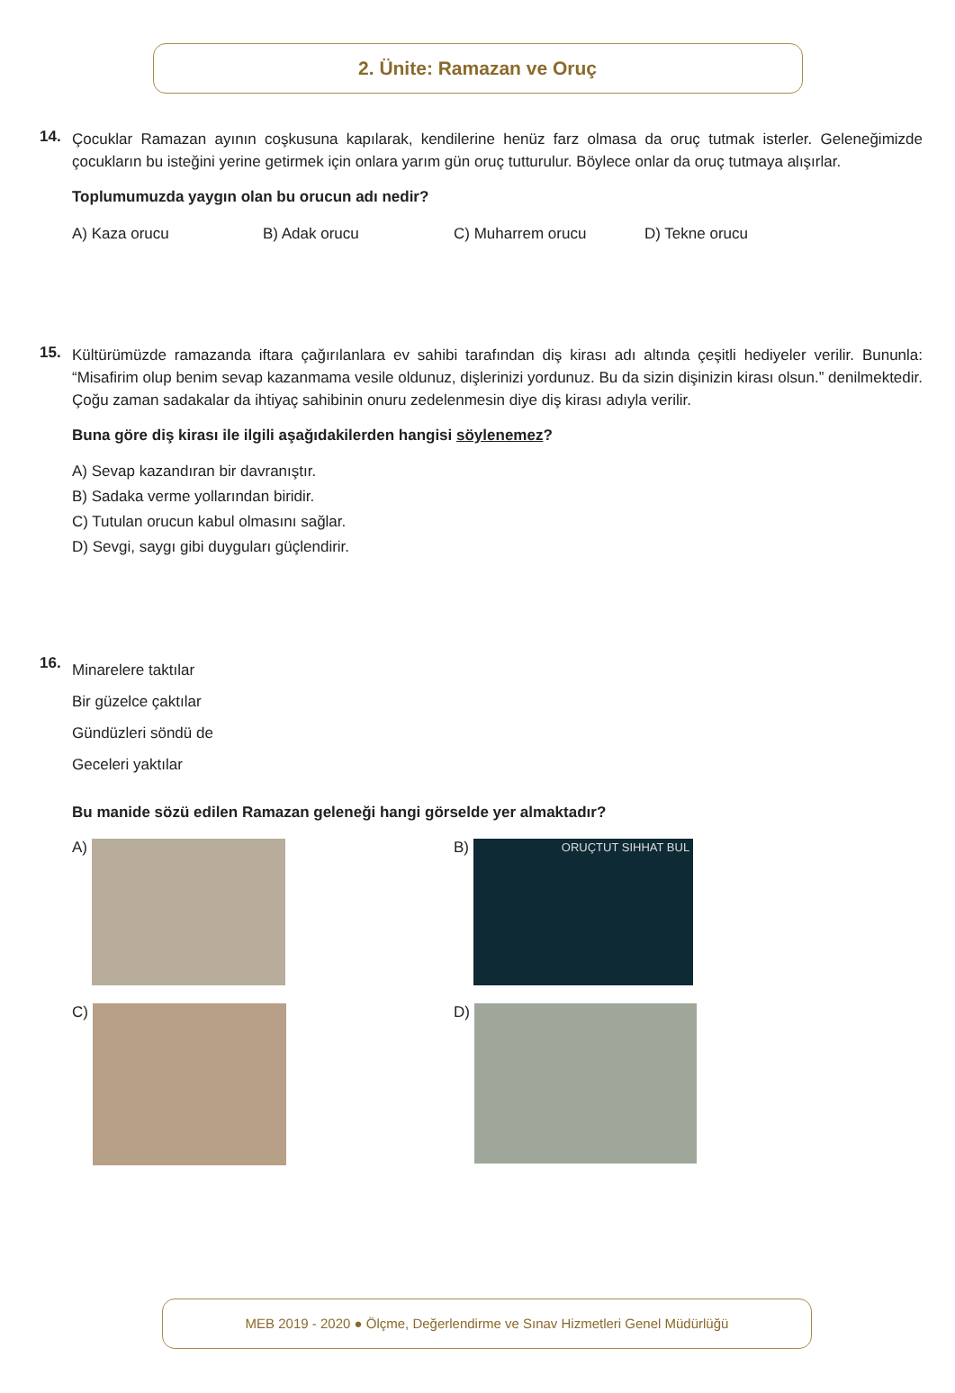2. Ünite: Ramazan ve Oruç
14.
Çocuklar Ramazan ayının coşkusuna kapılarak, kendilerine henüz farz olmasa da oruç tutmak isterler. Geleneğimizde çocukların bu isteğini yerine getirmek için onlara yarım gün oruç tutturulur. Böylece onlar da oruç tutmaya alışırlar.
Toplumumuzda yaygın olan bu orucun adı nedir?
A) Kaza orucu B) Adak orucu C) Muharrem orucu D) Tekne orucu
15.
Kültürümüzde ramazanda iftara çağırılanlara ev sahibi tarafından diş kirası adı altında çeşitli hediyeler verilir. Bununla: “Misafirim olup benim sevap kazanmama vesile oldunuz, dişlerinizi yordunuz. Bu da sizin dişinizin kirası olsun.” denilmektedir. Çoğu zaman sadakalar da ihtiyaç sahibinin onuru zedelenmesin diye diş kirası adıyla verilir.
Buna göre diş kirası ile ilgili aşağıdakilerden hangisi söylenemez?
A) Sevap kazandıran bir davranıştır.
B) Sadaka verme yollarından biridir.
C) Tutulan orucun kabul olmasını sağlar.
D) Sevgi, saygı gibi duyguları güçlendirir.
16.
Minarelere taktılar
Bir güzelce çaktılar
Gündüzleri söndü de
Geceleri yaktılar
Bu manide sözü edilen Ramazan geleneği hangi görselde yer almaktadır?
A)
B) ORUÇTUT SIHHAT BUL
C)
D)
MEB 2019 - 2020 ● Ölçme, Değerlendirme ve Sınav Hizmetleri Genel Müdürlüğü